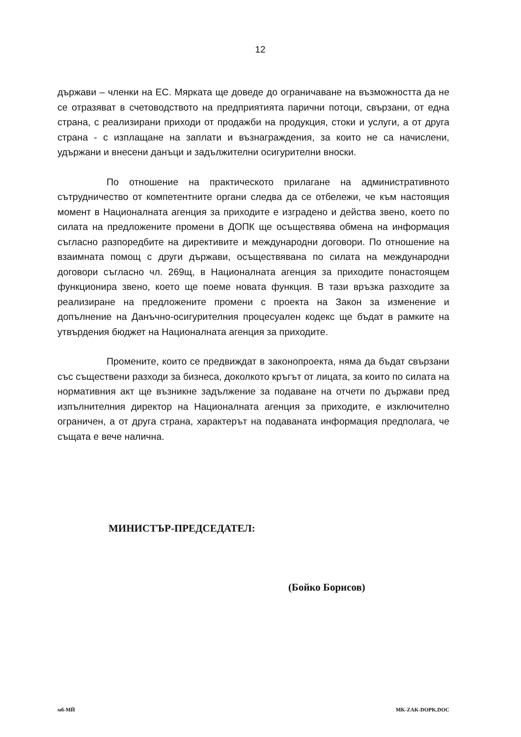12
държави – членки на ЕС. Мярката ще доведе до ограничаване на възможността да не се отразяват в счетоводството на предприятията парични потоци, свързани, от една страна, с реализирани приходи от продажби на продукция, стоки и услуги, а от друга страна - с изплащане на заплати и възнаграждения, за които не са начислени, удържани и внесени данъци и задължителни осигурителни вноски.
По отношение на практическото прилагане на административното сътрудничество от компетентните органи следва да се отбележи, че към настоящия момент в Националната агенция за приходите е изградено и действа звено, което по силата на предложените промени в ДОПК ще осъществява обмена на информация съгласно разпоредбите на директивите и международни договори. По отношение на взаимната помощ с други държави, осъществявана по силата на международни договори съгласно чл. 269щ, в Националната агенция за приходите понастоящем функционира звено, което ще поеме новата функция. В тази връзка разходите за реализиране на предложените промени с проекта на Закон за изменение и допълнение на Данъчно-осигурителния процесуален кодекс ще бъдат в рамките на утвърдения бюджет на Националната агенция за приходите.
Промените, които се предвиждат в законопроекта, няма да бъдат свързани със съществени разходи за бизнеса, доколкото кръгът от лицата, за които по силата на нормативния акт ще възникне задължение за подаване на отчети по държави пред изпълнителния директор на Националната агенция за приходите, е изключително ограничен, а от друга страна, характерът на подаваната информация предполага, че същата е вече налична.
МИНИСТЪР-ПРЕДСЕДАТЕЛ:
(Бойко Борисов)
мб-МЙ MK-ZAK-DOPK.DOC